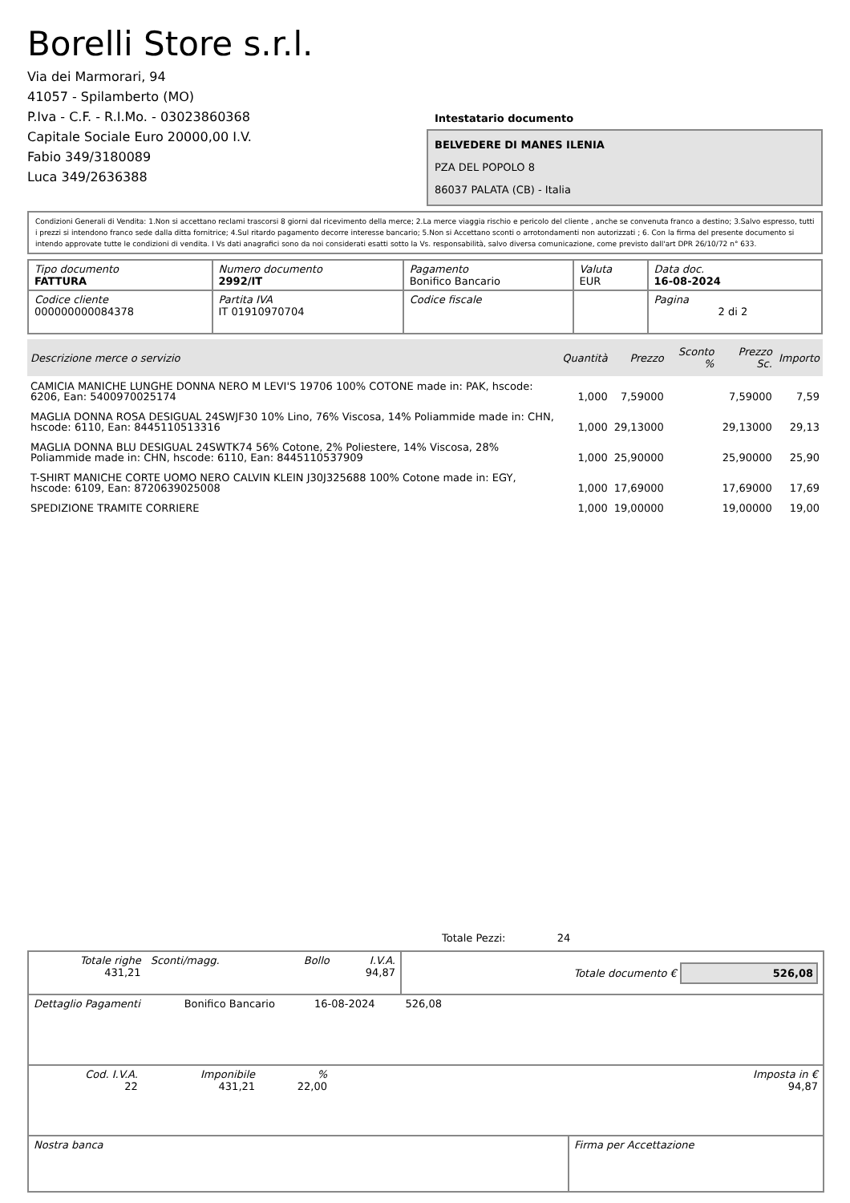Borelli Store s.r.l.
Via dei Marmorari, 94
41057 - Spilamberto (MO)
P.Iva - C.F. - R.I.Mo. - 03023860368
Capitale Sociale Euro 20000,00 I.V.
Fabio 349/3180089
Luca 349/2636388
Intestatario documento
BELVEDERE DI MANES ILENIA
PZA DEL POPOLO 8
86037 PALATA (CB) - Italia
Condizioni Generali di Vendita: 1.Non si accettano reclami trascorsi 8 giorni dal ricevimento della merce; 2.La merce viaggia rischio e pericolo del cliente , anche se convenuta franco a destino; 3.Salvo espresso, tutti i prezzi si intendono franco sede dalla ditta fornitrice; 4.Sul ritardo pagamento decorre interesse bancario; 5.Non si Accettano sconti o arrotondamenti non autorizzati ; 6. Con la firma del presente documento si intendo approvate tutte le condizioni di vendita. I Vs dati anagrafici sono da noi considerati esatti sotto la Vs. responsabilità, salvo diversa comunicazione, come previsto dall'art DPR 26/10/72 n° 633.
| Tipo documento FATTURA | Numero documento 2992/IT | Pagamento Bonifico Bancario | Valuta EUR | Data doc. 16-08-2024 |
| Codice cliente 000000000084378 | Partita IVA IT 01910970704 | Codice fiscale | | Pagina 2 di 2 |
| Descrizione merce o servizio | Quantità | Prezzo | Sconto % | Prezzo Sc. | Importo |
| --- | --- | --- | --- | --- | --- |
| CAMICIA MANICHE LUNGHE DONNA NERO M LEVI'S 19706 100% COTONE made in: PAK, hscode: 6206, Ean: 5400970025174 | 1,000 | 7,59000 | | 7,59000 | 7,59 |
| MAGLIA DONNA ROSA DESIGUAL 24SWJF30 10% Lino, 76% Viscosa, 14% Poliammide made in: CHN, hscode: 6110, Ean: 8445110513316 | 1,000 | 29,13000 | | 29,13000 | 29,13 |
| MAGLIA DONNA BLU DESIGUAL 24SWTK74 56% Cotone, 2% Poliestere, 14% Viscosa, 28% Poliammide made in: CHN, hscode: 6110, Ean: 8445110537909 | 1,000 | 25,90000 | | 25,90000 | 25,90 |
| T-SHIRT MANICHE CORTE UOMO NERO CALVIN KLEIN J30J325688 100% Cotone made in: EGY, hscode: 6109, Ean: 8720639025008 | 1,000 | 17,69000 | | 17,69000 | 17,69 |
| SPEDIZIONE TRAMITE CORRIERE | 1,000 | 19,00000 | | 19,00000 | 19,00 |
Totale Pezzi: 24
| Totale righe 431,21 | Sconti/magg. | Bollo | I.V.A. 94,87 | Totale documento € 526,08 |
| Dettaglio Pagamenti | Bonifico Bancario | 16-08-2024 | 526,08 | |
| Cod. I.V.A. 22 | Imponibile 431,21 | % 22,00 | Imposta in € 94,87 |
| Nostra banca | Firma per Accettazione |